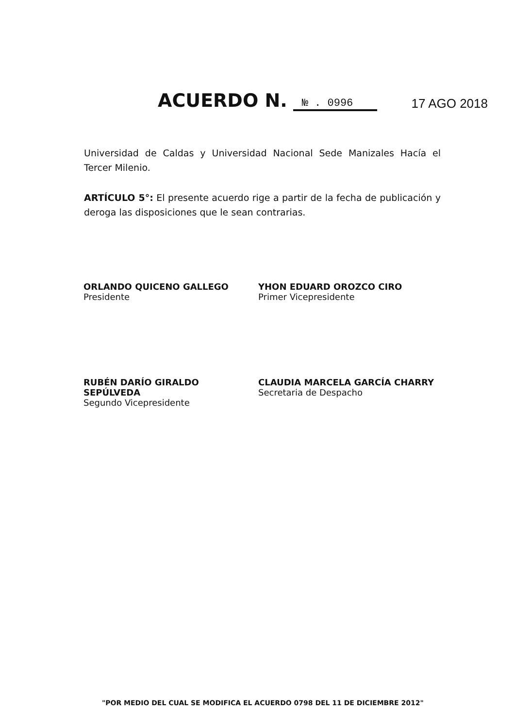ACUERDO N. № . 0996 17 AGO 2018
Universidad de Caldas y Universidad Nacional Sede Manizales Hacía el Tercer Milenio.
ARTÍCULO 5°: El presente acuerdo rige a partir de la fecha de publicación y deroga las disposiciones que le sean contrarias.
ORLANDO QUICENO GALLEGO
Presidente
YHON EDUARD OROZCO CIRO
Primer Vicepresidente
RUBÉN DARÍO GIRALDO SEPÚLVEDA
Segundo Vicepresidente
CLAUDIA MARCELA GARCÍA CHARRY
Secretaria de Despacho
"POR MEDIO DEL CUAL SE MODIFICA EL ACUERDO 0798 DEL 11 DE DICIEMBRE 2012"